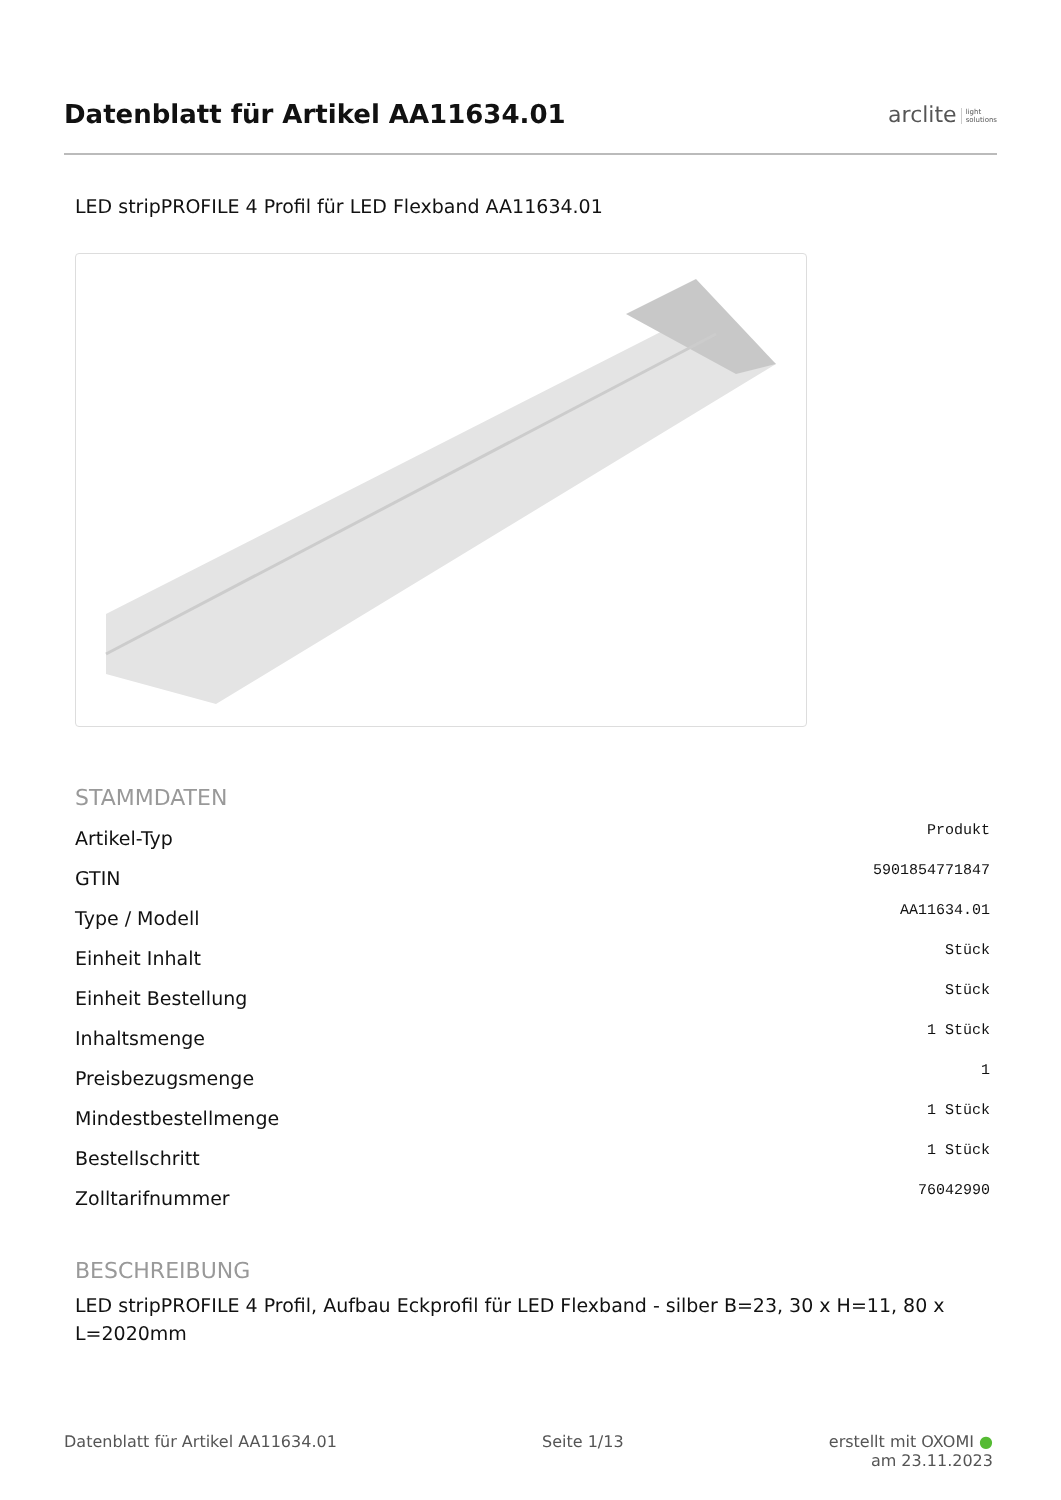Datenblatt für Artikel AA11634.01
arclite light
solutions
LED stripPROFILE 4 Profil für LED Flexband AA11634.01
STAMMDATEN
| Artikel-Typ | Produkt |
| GTIN | 5901854771847 |
| Type / Modell | AA11634.01 |
| Einheit Inhalt | Stück |
| Einheit Bestellung | Stück |
| Inhaltsmenge | 1 Stück |
| Preisbezugsmenge | 1 |
| Mindestbestellmenge | 1 Stück |
| Bestellschritt | 1 Stück |
| Zolltarifnummer | 76042990 |
BESCHREIBUNG
LED stripPROFILE 4 Profil, Aufbau Eckprofil für LED Flexband - silber B=23, 30 x H=11, 80 x L=2020mm
Datenblatt für Artikel AA11634.01 Seite 1/13 erstellt mit OXOMI ●
am 23.11.2023